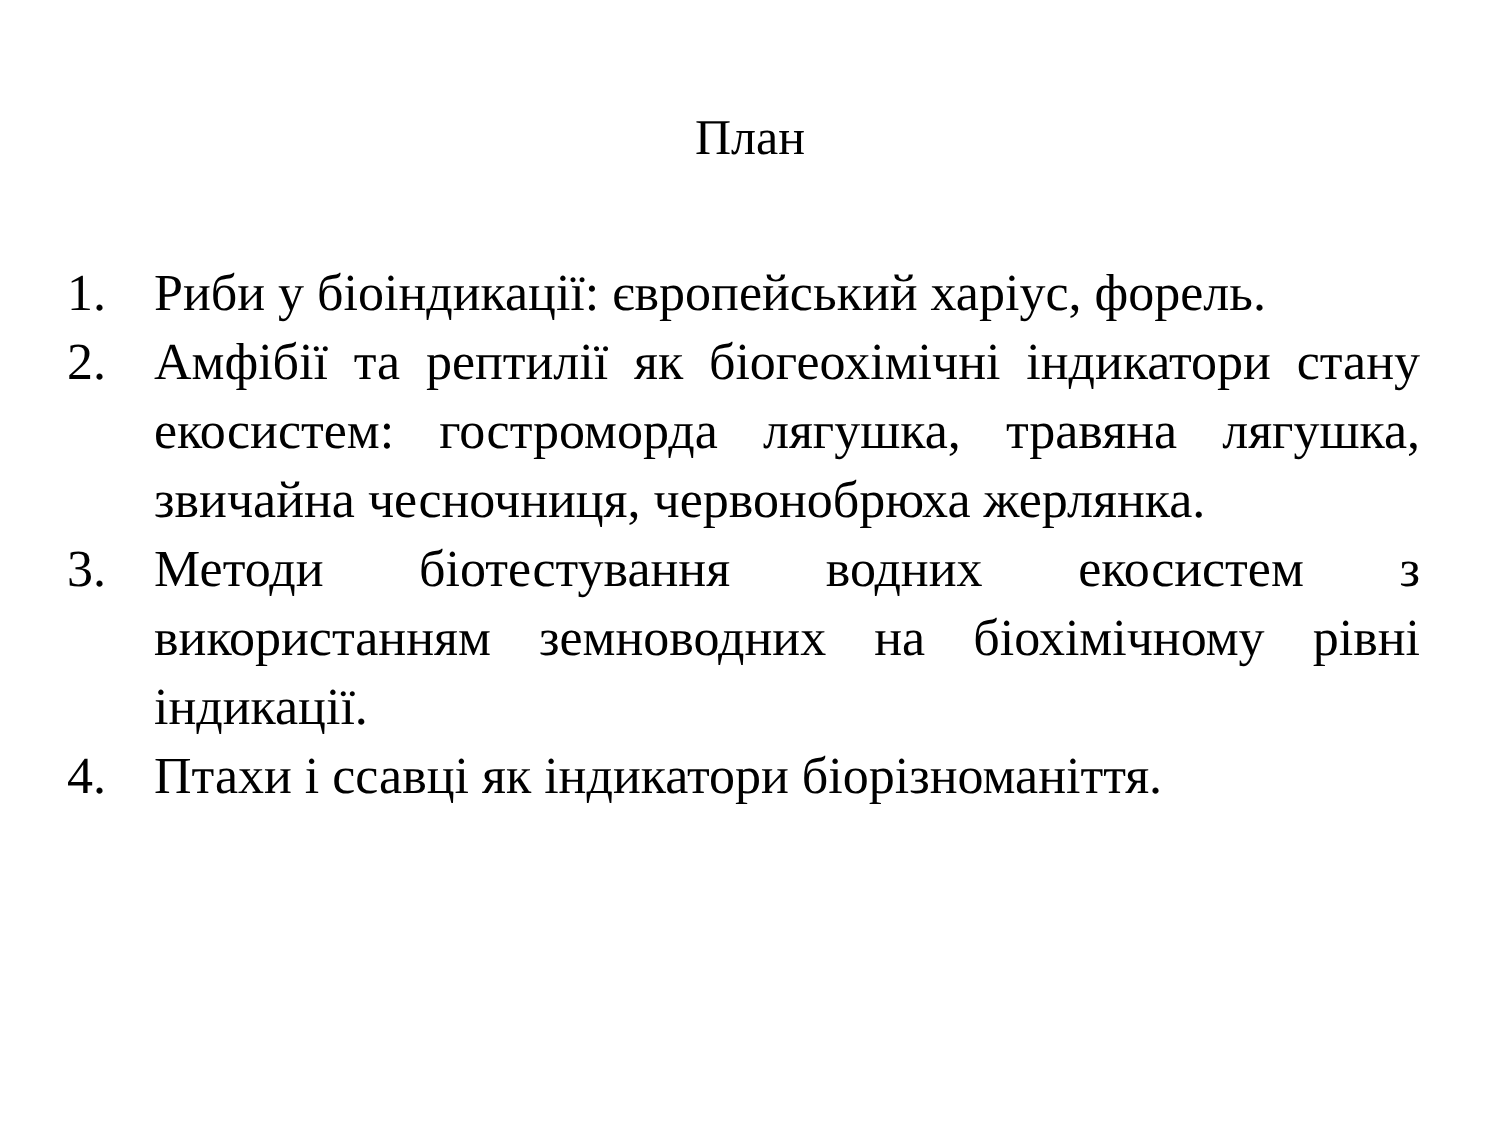План
1. Риби у біоіндикації: європейський харіус, форель.
2. Амфібії та рептилії як біогеохімічні індикатори стану екосистем: гостроморда лягушка, травяна лягушка, звичайна чесночниця, червонобрюха жерлянка.
3. Методи біотестування водних екосистем з використанням земноводних на біохімічному рівні індикації.
4. Птахи і ссавці як індикатори біорізноманіття.